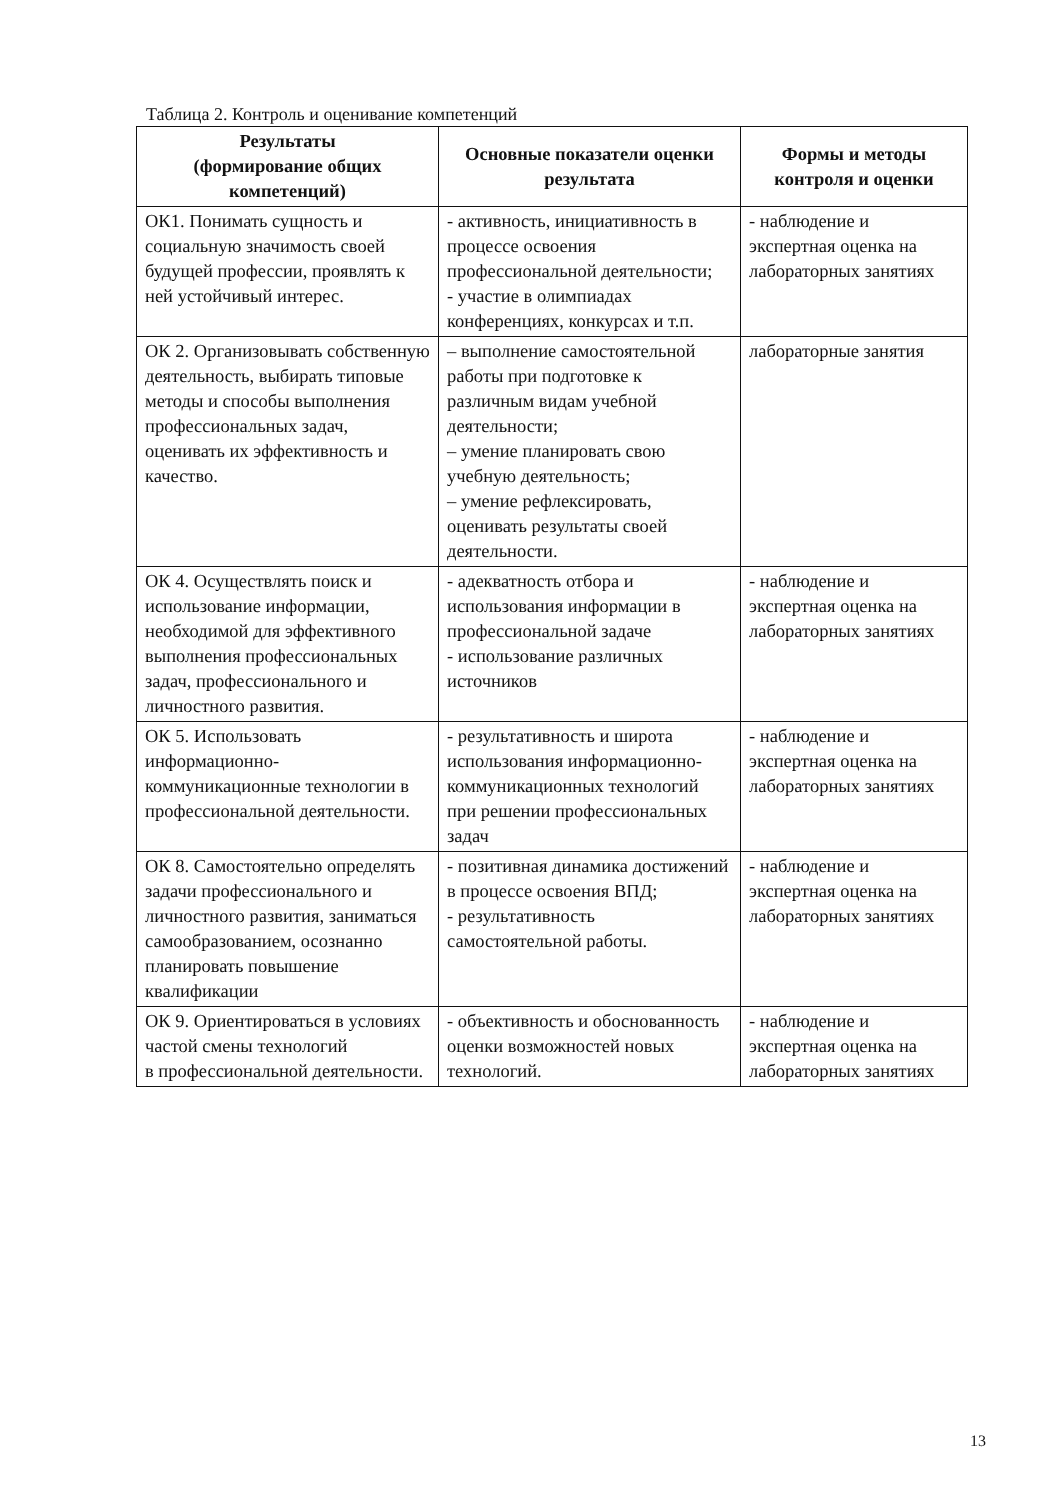Таблица 2. Контроль и оценивание компетенций
| Результаты (формирование общих компетенций) | Основные показатели оценки результата | Формы и методы контроля и оценки |
| --- | --- | --- |
| ОК1. Понимать сущность и социальную значимость своей будущей профессии, проявлять к ней устойчивый интерес. | - активность, инициативность в процессе освоения профессиональной деятельности; - участие в олимпиадах конференциях, конкурсах и т.п. | - наблюдение и экспертная оценка на лабораторных занятиях |
| ОК 2. Организовывать собственную деятельность, выбирать типовые методы и способы выполнения профессиональных задач, оценивать их эффективность и качество. | – выполнение самостоятельной работы при подготовке к различным видам учебной деятельности; – умение планировать свою учебную деятельность; – умение рефлексировать, оценивать результаты своей деятельности. | лабораторные занятия |
| ОК 4. Осуществлять поиск и использование информации, необходимой для эффективного выполнения профессиональных задач, профессионального и личностного развития. | - адекватность отбора и использования информации в профессиональной задаче - использование различных источников | - наблюдение и экспертная оценка на лабораторных занятиях |
| ОК 5. Использовать информационно-коммуникационные технологии в профессиональной деятельности. | - результативность и широта использования информационно-коммуникационных технологий при решении профессиональных задач | - наблюдение и экспертная оценка на лабораторных занятиях |
| ОК 8. Самостоятельно определять задачи профессионального и личностного развития, заниматься самообразованием, осознанно планировать повышение квалификации | - позитивная динамика достижений в процессе освоения ВПД; - результативность самостоятельной работы. | - наблюдение и экспертная оценка на лабораторных занятиях |
| ОК 9. Ориентироваться в условиях частой смены технологий в профессиональной деятельности. | - объективность и обоснованность оценки возможностей новых технологий. | - наблюдение и экспертная оценка на лабораторных занятиях |
13